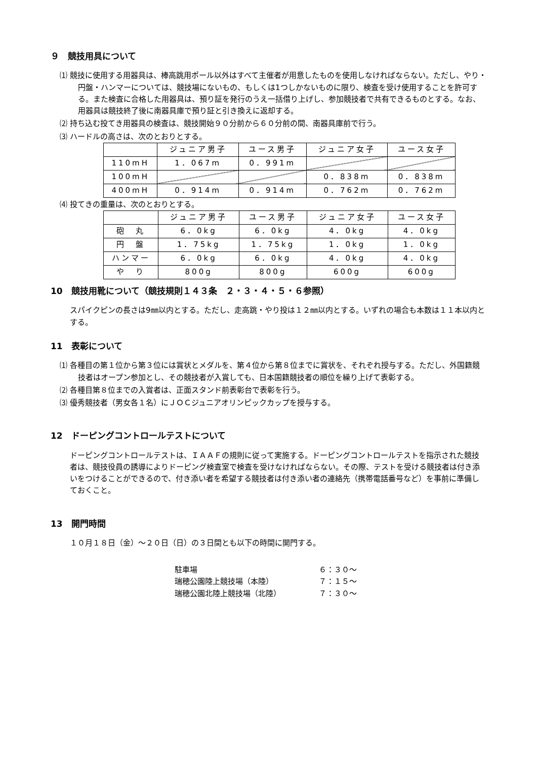９　競技用具について
⑴ 競技に使用する用器具は、棒高跳用ポール以外はすべて主催者が用意したものを使用しなければならない。ただし、やり・円盤・ハンマーについては、競技場にないもの、もしくは1つしかないものに限り、検査を受け使用することを許可する。また検査に合格した用器具は、預り証を発行のうえ一括借り上げし、参加競技者で共有できるものとする。なお、用器具は競技終了後に南器具庫で預り証と引き換えに返却する。
⑵ 持ち込む投てき用器具の検査は、競技開始９０分前から６０分前の間、南器具庫前で行う。
⑶ ハードルの高さは、次のとおりとする。
| | ジュニア男子 | ユース男子 | ジュニア女子 | ユース女子 |
| --- | --- | --- | --- | --- |
| 110mH | 1．067m | 0．991m | | |
| 100mH | | | 0．838m | 0．838m |
| 400mH | 0．914m | 0．914m | 0．762m | 0．762m |
⑷ 投てきの重量は、次のとおりとする。
| | ジュニア男子 | ユース男子 | ジュニア女子 | ユース女子 |
| --- | --- | --- | --- | --- |
| 砲 丸 | 6．0kg | 6．0kg | 4．0kg | 4．0kg |
| 円 盤 | 1．75kg | 1．75kg | 1．0kg | 1．0kg |
| ハンマー | 6．0kg | 6．0kg | 4．0kg | 4．0kg |
| や り | 800g | 800g | 600g | 600g |
10　競技用靴について（競技規則１４３条　２・３・４・５・６参照）
スパイクピンの長さは9㎜以内とする。ただし、走高跳・やり投は１２㎜以内とする。いずれの場合も本数は１１本以内とする。
11　表彰について
⑴ 各種目の第１位から第３位には賞状とメダルを、第４位から第８位までに賞状を、それぞれ授与する。ただし、外国籍競技者はオープン参加とし、その競技者が入賞しても、日本国籍競技者の順位を繰り上げて表彰する。
⑵ 各種目第８位までの入賞者は、正面スタンド前表彰台で表彰を行う。
⑶ 優秀競技者（男女各１名）にＪＯＣジュニアオリンピックカップを授与する。
12　ドーピングコントロールテストについて
ドーピングコントロールテストは、ＩＡＡＦの規則に従って実施する。ドーピングコントロールテストを指示された競技者は、競技役員の誘導によりドーピング検査室で検査を受けなければならない。その際、テストを受ける競技者は付き添いをつけることができるので、付き添い者を希望する競技者は付き添い者の連絡先（携帯電話番号など）を事前に準備しておくこと。
13　開門時間
１０月１８日（金）～２０日（日）の３日間とも以下の時間に開門する。
駐車場 ６：３０～
瑞穂公園陸上競技場（本陸） ７：１５～
瑞穂公園北陸上競技場（北陸） ７：３０～